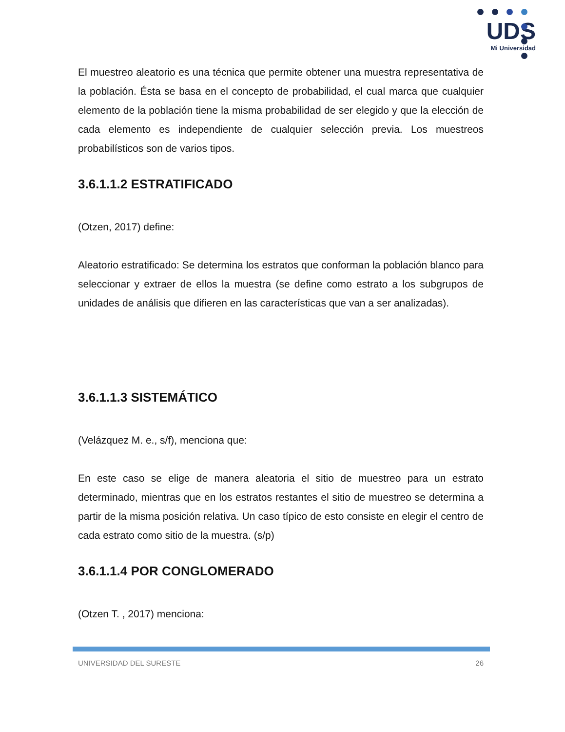UDS
Mi Universidad
El muestreo aleatorio es una técnica que permite obtener una muestra representativa de la población. Ésta se basa en el concepto de probabilidad, el cual marca que cualquier elemento de la población tiene la misma probabilidad de ser elegido y que la elección de cada elemento es independiente de cualquier selección previa. Los muestreos probabilísticos son de varios tipos.
3.6.1.1.2 ESTRATIFICADO
(Otzen, 2017) define:
Aleatorio estratificado: Se determina los estratos que conforman la población blanco para seleccionar y extraer de ellos la muestra (se define como estrato a los subgrupos de unidades de análisis que difieren en las características que van a ser analizadas).
3.6.1.1.3 SISTEMÁTICO
(Velázquez M. e., s/f), menciona que:
En este caso se elige de manera aleatoria el sitio de muestreo para un estrato determinado, mientras que en los estratos restantes el sitio de muestreo se determina a partir de la misma posición relativa. Un caso típico de esto consiste en elegir el centro de cada estrato como sitio de la muestra. (s/p)
3.6.1.1.4 POR CONGLOMERADO
(Otzen T. , 2017) menciona:
UNIVERSIDAD DEL SURESTE 26